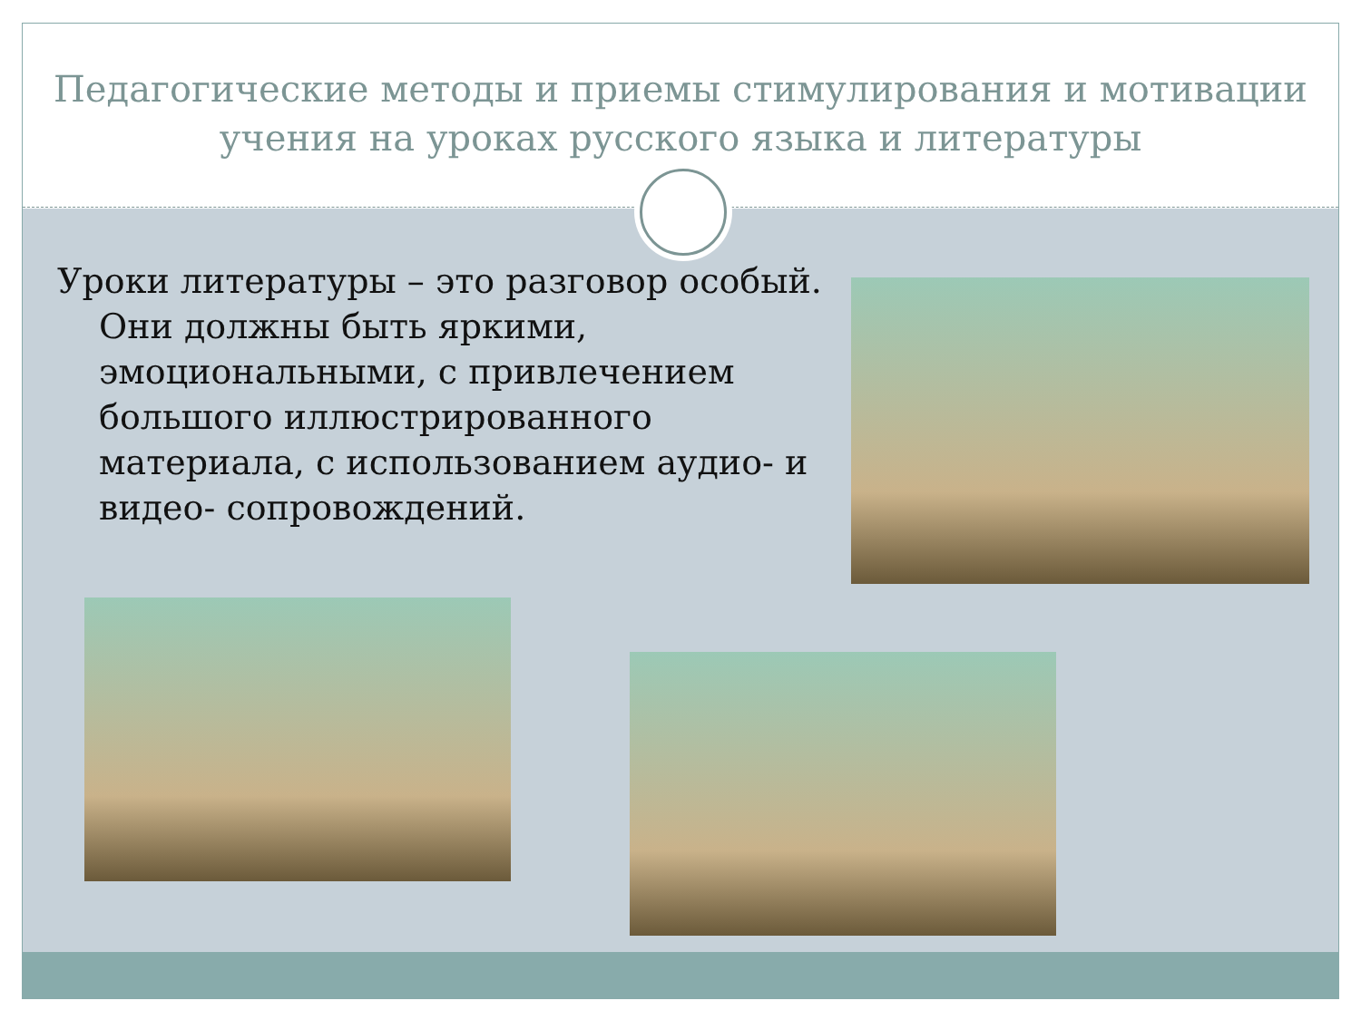Педагогические методы и приемы стимулирования и мотивации учения на уроках русского языка и литературы
Уроки литературы – это разговор особый. Они должны быть яркими, эмоциональными, с привлечением большого иллюстрированного материала, с использованием аудио- и видео- сопровождений.